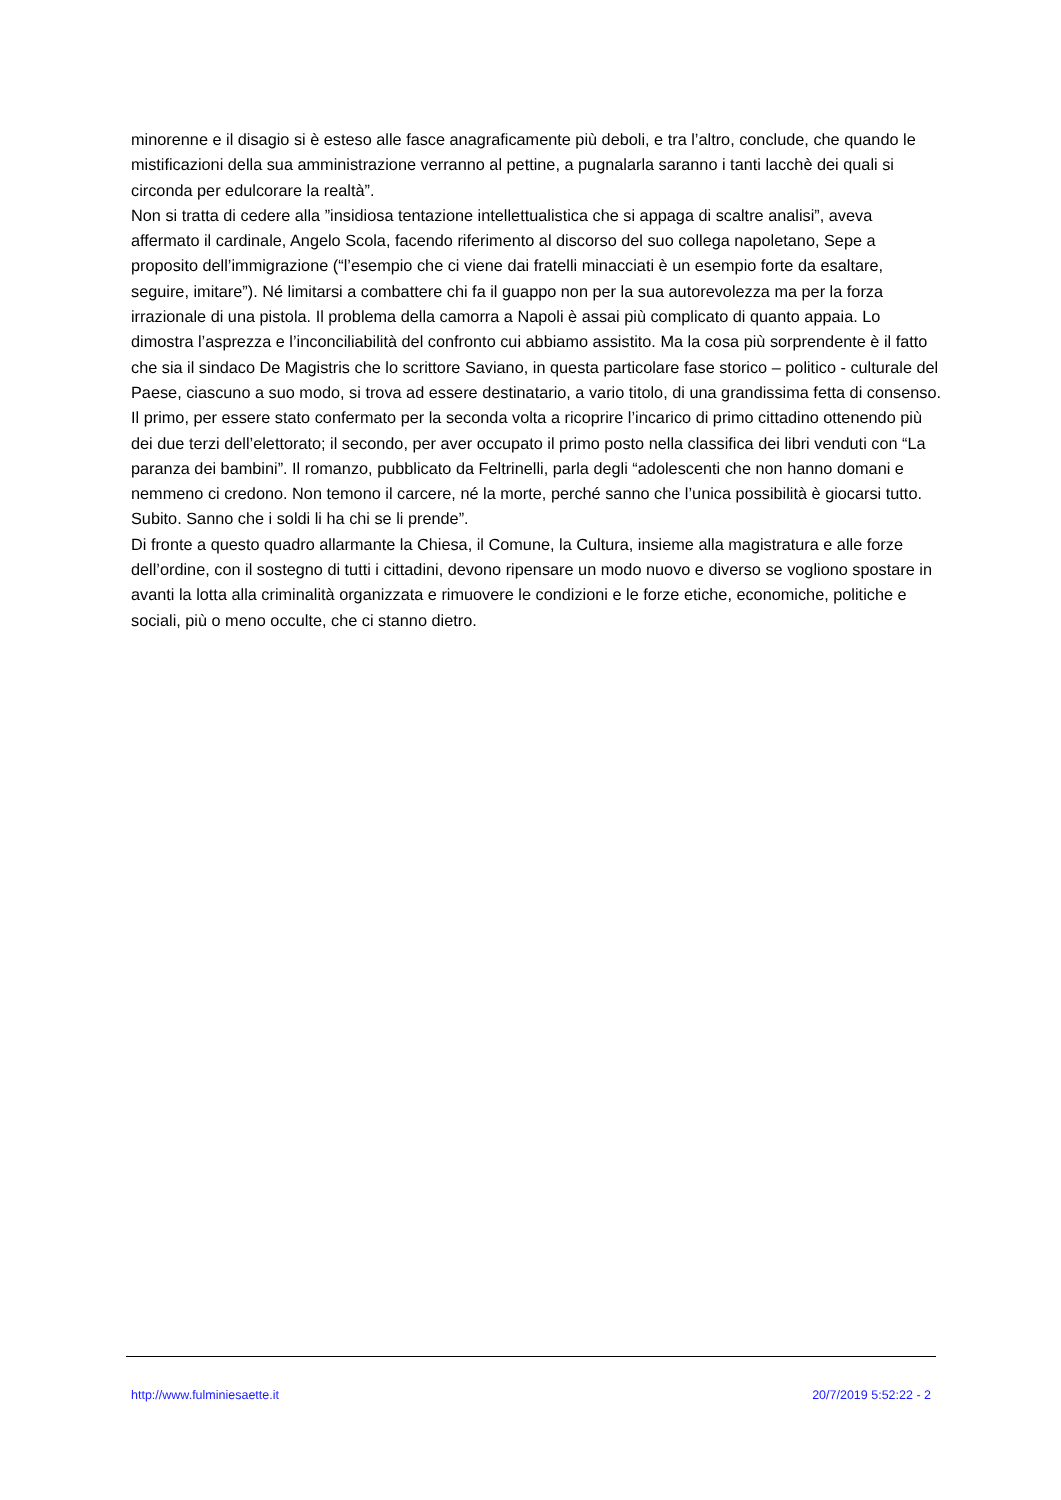minorenne e il disagio si è esteso alle fasce anagraficamente più deboli, e tra l’altro, conclude, che quando le mistificazioni della sua amministrazione verranno al pettine, a pugnalarla saranno i tanti lacchè dei quali si circonda per edulcorare la realtà”.
Non si tratta di cedere alla ”insidiosa tentazione intellettualistica che si appaga di scaltre analisi”, aveva affermato il cardinale, Angelo Scola, facendo riferimento al discorso del suo collega napoletano, Sepe a proposito dell’immigrazione (“l’esempio che ci viene dai fratelli minacciati è un esempio forte da esaltare, seguire, imitare”). Né limitarsi a combattere chi fa il guappo non per la sua autorevolezza ma per la forza irrazionale di una pistola. Il problema della camorra a Napoli è assai più complicato di quanto appaia. Lo dimostra l’asprezza e l’inconciliabilità del confronto cui abbiamo assistito. Ma la cosa più sorprendente è il fatto che sia il sindaco De Magistris che lo scrittore Saviano, in questa particolare fase storico – politico - culturale del Paese, ciascuno a suo modo, si trova ad essere destinatario, a vario titolo, di una grandissima fetta di consenso. Il primo, per essere stato confermato per la seconda volta a ricoprire l’incarico di primo cittadino ottenendo più dei due terzi dell’elettorato; il secondo, per aver occupato il primo posto nella classifica dei libri venduti con “La paranza dei bambini”. Il romanzo, pubblicato da Feltrinelli, parla degli “adolescenti che non hanno domani e nemmeno ci credono. Non temono il carcere, né la morte, perché sanno che l’unica possibilità è giocarsi tutto. Subito. Sanno che i soldi li ha chi se li prende”.
Di fronte a questo quadro allarmante la Chiesa, il Comune, la Cultura, insieme alla magistratura e alle forze dell’ordine, con il sostegno di tutti i cittadini, devono ripensare un modo nuovo e diverso se vogliono spostare in avanti la lotta alla criminalità organizzata e rimuovere le condizioni e le forze etiche, economiche, politiche e sociali, più o meno occulte, che ci stanno dietro.
http://www.fulminiesaette.it 20/7/2019 5:52:22 - 2